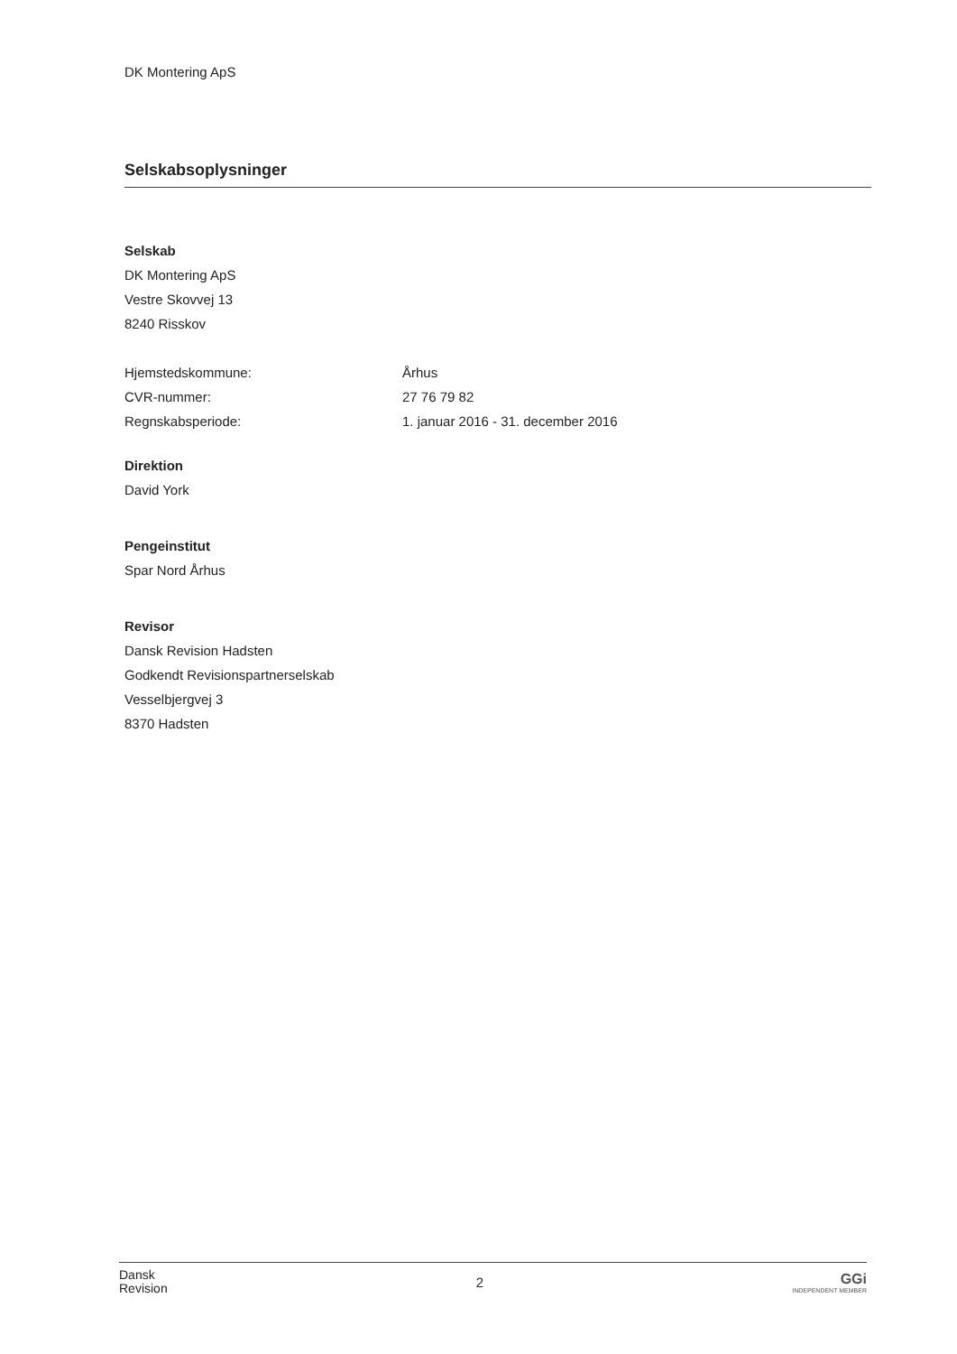DK Montering ApS
Selskabsoplysninger
Selskab
DK Montering ApS
Vestre Skovvej 13
8240 Risskov
| Hjemstedskommune: | Århus |
| CVR-nummer: | 27 76 79 82 |
| Regnskabsperiode: | 1. januar 2016 - 31. december 2016 |
Direktion
David York
Pengeinstitut
Spar Nord Århus
Revisor
Dansk Revision Hadsten
Godkendt Revisionspartnerselskab
Vesselbjergvej 3
8370 Hadsten
Dansk
Revision
2 GGi
INDEPENDENT MEMBER